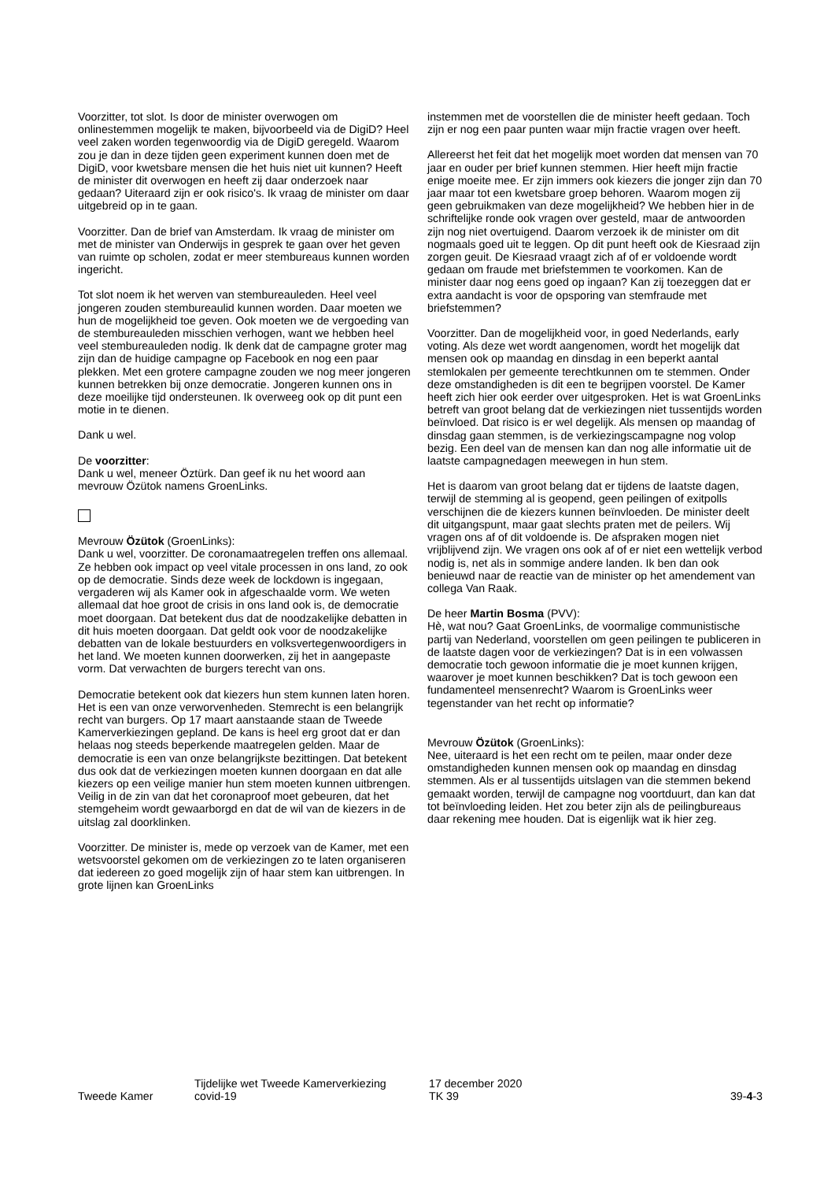Voorzitter, tot slot. Is door de minister overwogen om onlinestemmen mogelijk te maken, bijvoorbeeld via de DigiD? Heel veel zaken worden tegenwoordig via de DigiD geregeld. Waarom zou je dan in deze tijden geen experiment kunnen doen met de DigiD, voor kwetsbare mensen die het huis niet uit kunnen? Heeft de minister dit overwogen en heeft zij daar onderzoek naar gedaan? Uiteraard zijn er ook risico's. Ik vraag de minister om daar uitgebreid op in te gaan.
Voorzitter. Dan de brief van Amsterdam. Ik vraag de minister om met de minister van Onderwijs in gesprek te gaan over het geven van ruimte op scholen, zodat er meer stembureaus kunnen worden ingericht.
Tot slot noem ik het werven van stembureauleden. Heel veel jongeren zouden stembureaulid kunnen worden. Daar moeten we hun de mogelijkheid toe geven. Ook moeten we de vergoeding van de stembureauleden misschien verhogen, want we hebben heel veel stembureauleden nodig. Ik denk dat de campagne groter mag zijn dan de huidige campagne op Facebook en nog een paar plekken. Met een grotere campagne zouden we nog meer jongeren kunnen betrekken bij onze democratie. Jongeren kunnen ons in deze moeilijke tijd ondersteunen. Ik overweeg ook op dit punt een motie in te dienen.
Dank u wel.
De voorzitter:
Dank u wel, meneer Öztürk. Dan geef ik nu het woord aan mevrouw Özütok namens GroenLinks.
Mevrouw Özütok (GroenLinks):
Dank u wel, voorzitter. De coronamaatregelen treffen ons allemaal. Ze hebben ook impact op veel vitale processen in ons land, zo ook op de democratie. Sinds deze week de lockdown is ingegaan, vergaderen wij als Kamer ook in afgeschaalde vorm. We weten allemaal dat hoe groot de crisis in ons land ook is, de democratie moet doorgaan. Dat betekent dus dat de noodzakelijke debatten in dit huis moeten doorgaan. Dat geldt ook voor de noodzakelijke debatten van de lokale bestuurders en volksvertegenwoordigers in het land. We moeten kunnen doorwerken, zij het in aangepaste vorm. Dat verwachten de burgers terecht van ons.
Democratie betekent ook dat kiezers hun stem kunnen laten horen. Het is een van onze verworvenheden. Stemrecht is een belangrijk recht van burgers. Op 17 maart aanstaande staan de Tweede Kamerverkiezingen gepland. De kans is heel erg groot dat er dan helaas nog steeds beperkende maatregelen gelden. Maar de democratie is een van onze belangrijkste bezittingen. Dat betekent dus ook dat de verkiezingen moeten kunnen doorgaan en dat alle kiezers op een veilige manier hun stem moeten kunnen uitbrengen. Veilig in de zin van dat het coronaproof moet gebeuren, dat het stemgeheim wordt gewaarborgd en dat de wil van de kiezers in de uitslag zal doorklinken.
Voorzitter. De minister is, mede op verzoek van de Kamer, met een wetsvoorstel gekomen om de verkiezingen zo te laten organiseren dat iedereen zo goed mogelijk zijn of haar stem kan uitbrengen. In grote lijnen kan GroenLinks
instemmen met de voorstellen die de minister heeft gedaan. Toch zijn er nog een paar punten waar mijn fractie vragen over heeft.
Allereerst het feit dat het mogelijk moet worden dat mensen van 70 jaar en ouder per brief kunnen stemmen. Hier heeft mijn fractie enige moeite mee. Er zijn immers ook kiezers die jonger zijn dan 70 jaar maar tot een kwetsbare groep behoren. Waarom mogen zij geen gebruikmaken van deze mogelijkheid? We hebben hier in de schriftelijke ronde ook vragen over gesteld, maar de antwoorden zijn nog niet overtuigend. Daarom verzoek ik de minister om dit nogmaals goed uit te leggen. Op dit punt heeft ook de Kiesraad zijn zorgen geuit. De Kiesraad vraagt zich af of er voldoende wordt gedaan om fraude met briefstemmen te voorkomen. Kan de minister daar nog eens goed op ingaan? Kan zij toezeggen dat er extra aandacht is voor de opsporing van stemfraude met briefstemmen?
Voorzitter. Dan de mogelijkheid voor, in goed Nederlands, early voting. Als deze wet wordt aangenomen, wordt het mogelijk dat mensen ook op maandag en dinsdag in een beperkt aantal stemlokalen per gemeente terechtkunnen om te stemmen. Onder deze omstandigheden is dit een te begrijpen voorstel. De Kamer heeft zich hier ook eerder over uitgesproken. Het is wat GroenLinks betreft van groot belang dat de verkiezingen niet tussentijds worden beïnvloed. Dat risico is er wel degelijk. Als mensen op maandag of dinsdag gaan stemmen, is de verkiezingscampagne nog volop bezig. Een deel van de mensen kan dan nog alle informatie uit de laatste campagnedagen meewegen in hun stem.
Het is daarom van groot belang dat er tijdens de laatste dagen, terwijl de stemming al is geopend, geen peilingen of exitpolls verschijnen die de kiezers kunnen beïnvloeden. De minister deelt dit uitgangspunt, maar gaat slechts praten met de peilers. Wij vragen ons af of dit voldoende is. De afspraken mogen niet vrijblijvend zijn. We vragen ons ook af of er niet een wettelijk verbod nodig is, net als in sommige andere landen. Ik ben dan ook benieuwd naar de reactie van de minister op het amendement van collega Van Raak.
De heer Martin Bosma (PVV):
Hè, wat nou? Gaat GroenLinks, de voormalige communistische partij van Nederland, voorstellen om geen peilingen te publiceren in de laatste dagen voor de verkiezingen? Dat is in een volwassen democratie toch gewoon informatie die je moet kunnen krijgen, waarover je moet kunnen beschikken? Dat is toch gewoon een fundamenteel mensenrecht? Waarom is GroenLinks weer tegenstander van het recht op informatie?
Mevrouw Özütok (GroenLinks):
Nee, uiteraard is het een recht om te peilen, maar onder deze omstandigheden kunnen mensen ook op maandag en dinsdag stemmen. Als er al tussentijds uitslagen van die stemmen bekend gemaakt worden, terwijl de campagne nog voortduurt, dan kan dat tot beïnvloeding leiden. Het zou beter zijn als de peilingbureaus daar rekening mee houden. Dat is eigenlijk wat ik hier zeg.
Tweede Kamer
Tijdelijke wet Tweede Kamerverkiezing
covid-19
17 december 2020
TK 39
39-4-3